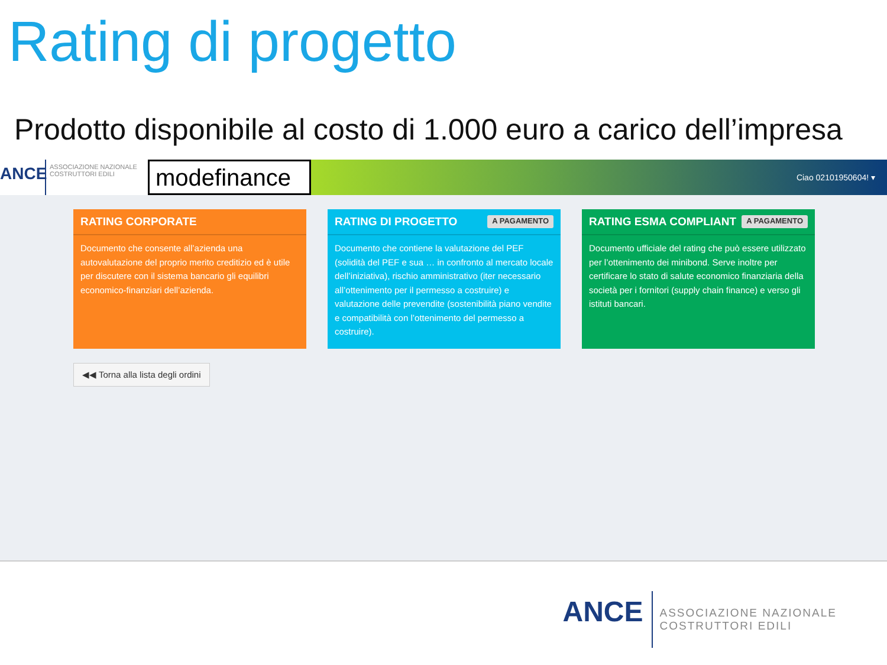Rating di progetto
Prodotto disponibile al costo di 1.000 euro a carico dell’impresa
ANCE
ASSOCIAZIONE NAZIONALE COSTRUTTORI EDILI
modefinance
Ciao 02101950604! ▾
RATING CORPORATE
Documento che consente all’azienda una autovalutazione del proprio merito creditizio ed è utile per discutere con il sistema bancario gli equilibri economico-finanziari dell’azienda.
RATING DI PROGETTO A PAGAMENTO
Documento che contiene la valutazione del PEF (solidità del PEF e sua … in confronto al mercato locale dell’iniziativa), rischio amministrativo (iter necessario all’ottenimento per il permesso a costruire) e valutazione delle prevendite (sostenibilità piano vendite e compatibilità con l’ottenimento del permesso a costruire).
RATING ESMA COMPLIANT A PAGAMENTO
Documento ufficiale del rating che può essere utilizzato per l’ottenimento dei minibond. Serve inoltre per certificare lo stato di salute economico finanziaria della società per i fornitori (supply chain finance) e verso gli istituti bancari.
◀◀ Torna alla lista degli ordini
ANCE
ASSOCIAZIONE NAZIONALE
COSTRUTTORI EDILI